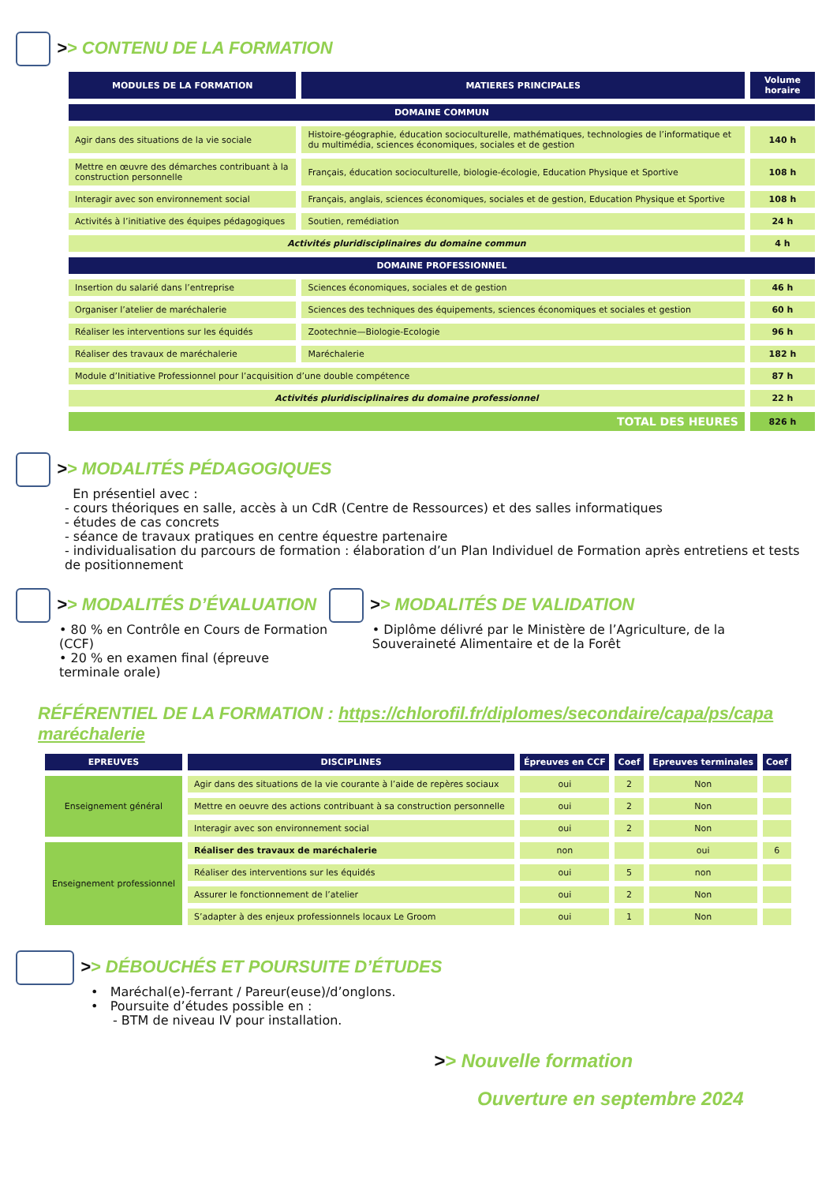>> CONTENU DE LA FORMATION
| MODULES DE LA FORMATION | MATIERES PRINCIPALES | Volume horaire |
| --- | --- | --- |
| DOMAINE COMMUN | | |
| Agir dans des situations de la vie sociale | Histoire-géographie, éducation socioculturelle, mathématiques, technologies de l’informatique et du multimédia, sciences économiques, sociales et de gestion | 140 h |
| Mettre en œuvre des démarches contribuant à la construction personnelle | Français, éducation socioculturelle, biologie-écologie, Education Physique et Sportive | 108 h |
| Interagir avec son environnement social | Français, anglais, sciences économiques, sociales et de gestion, Education Physique et Sportive | 108 h |
| Activités à l’initiative des équipes pédagogiques | Soutien, remédiation | 24 h |
| Activités pluridisciplinaires du domaine commun | | 4 h |
| DOMAINE PROFESSIONNEL | | |
| Insertion du salarié dans l’entreprise | Sciences économiques, sociales et de gestion | 46 h |
| Organiser l’atelier de maréchalerie | Sciences des techniques des équipements, sciences économiques et sociales et gestion | 60 h |
| Réaliser les interventions sur les équidés | Zootechnie—Biologie-Ecologie | 96 h |
| Réaliser des travaux de maréchalerie | Maréchalerie | 182 h |
| Module d’Initiative Professionnel pour l’acquisition d’une double compétence | | 87 h |
| Activités pluridisciplinaires du domaine professionnel | | 22 h |
| TOTAL DES HEURES | | 826 h |
>> MODALITÉS PÉDAGOGIQUES
En présentiel avec :
- cours théoriques en salle, accès à un CdR (Centre de Ressources) et des salles informatiques
- études de cas concrets
- séance de travaux pratiques en centre équestre partenaire
- individualisation du parcours de formation : élaboration d’un Plan Individuel de Formation après entretiens et tests de positionnement
>> MODALITÉS D’ÉVALUATION
• 80 % en Contrôle en Cours de Formation (CCF)
• 20 % en examen final (épreuve terminale orale)
>> MODALITÉS DE VALIDATION
• Diplôme délivré par le Ministère de l’Agriculture, de la Souveraineté Alimentaire et de la Forêt
RÉFÉRENTIEL DE LA FORMATION : https://chlorofil.fr/diplomes/secondaire/capa/ps/capa maréchalerie
| EPREUVES | DISCIPLINES | Épreuves en CCF | Coef | Epreuves terminales | Coef |
| --- | --- | --- | --- | --- | --- |
| Enseignement général | Agir dans des situations de la vie courante à l’aide de repères sociaux | oui | 2 | Non | |
| | Mettre en oeuvre des actions contribuant à sa construction personnelle | oui | 2 | Non | |
| | Interagir avec son environnement social | oui | 2 | Non | |
| Enseignement professionnel | Réaliser des travaux de maréchalerie | non | | oui | 6 |
| | Réaliser des interventions sur les équidés | oui | 5 | non | |
| | Assurer le fonctionnement de l’atelier | oui | 2 | Non | |
| | S’adapter à des enjeux professionnels locaux Le Groom | oui | 1 | Non | |
>> DÉBOUCHÉS ET POURSUITE D’ÉTUDES
• Maréchal(e)-ferrant / Pareur(euse)/d’onglons.
• Poursuite d’études possible en :
- BTM de niveau IV pour installation.
>> Nouvelle formation
Ouverture en septembre 2024